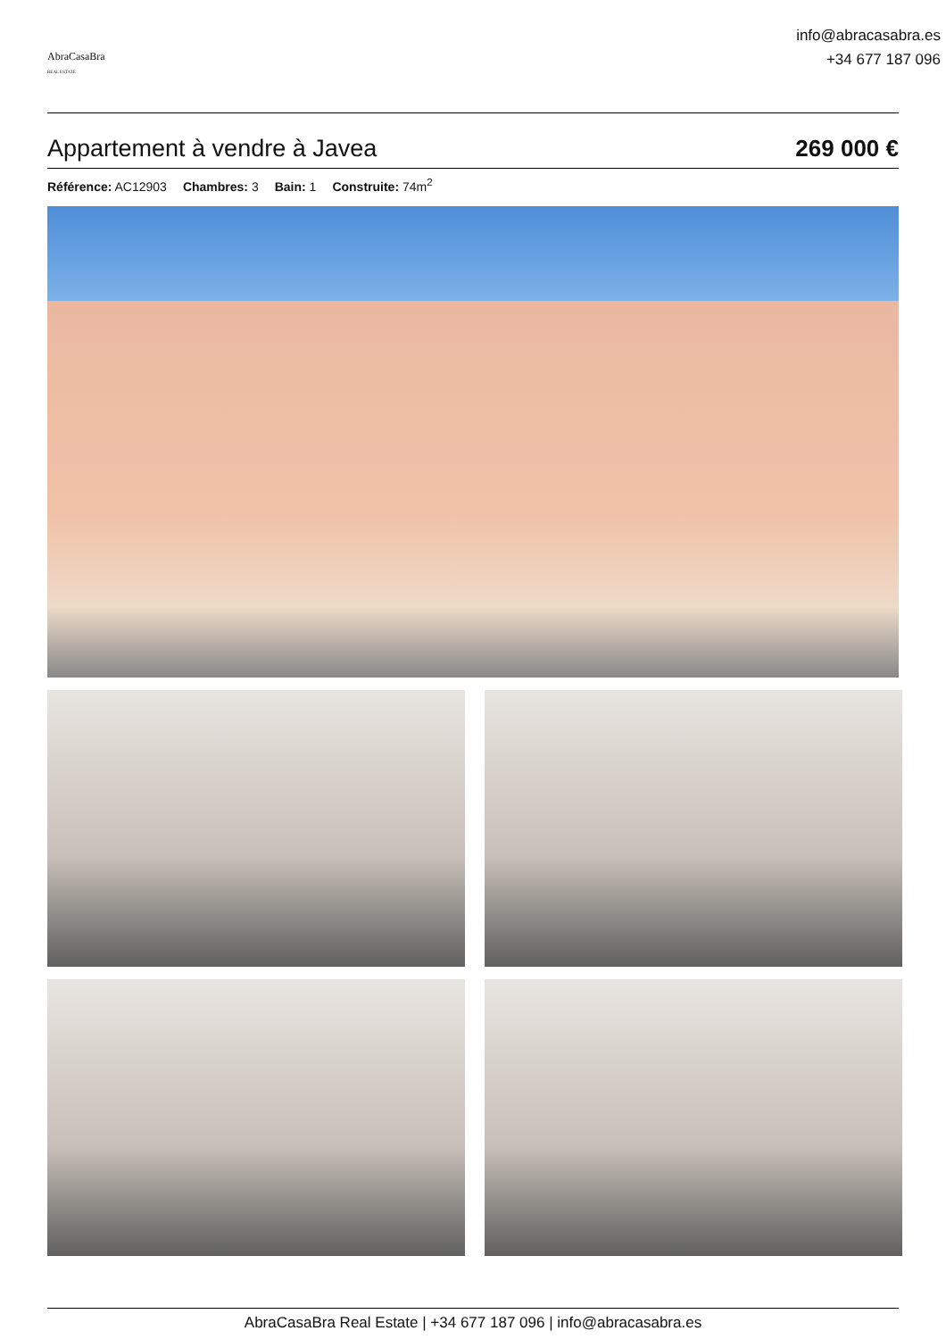AbraCasaBra
REAL ESTATE
info@abracasabra.es
+34 677 187 096
Appartement à vendre à Javea 269 000 €
Référence: AC12903 Chambres: 3 Bain: 1 Construite: 74m<sup>2</sup>
AbraCasaBra Real Estate | +34 677 187 096 | info@abracasabra.es